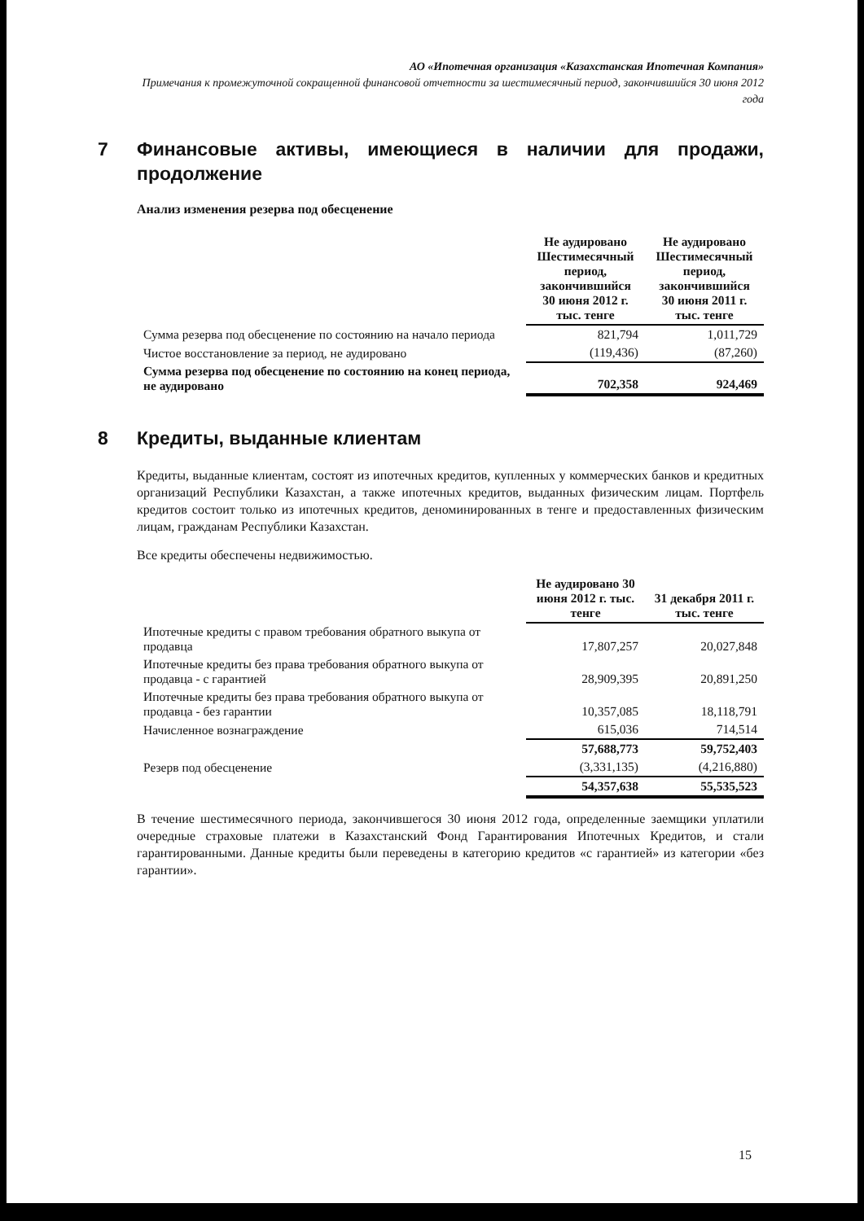АО «Ипотечная организация «Казахстанская Ипотечная Компания»
Примечания к промежуточной сокращенной финансовой отчетности за шестимесячный период, закончившийся 30 июня 2012 года
7 Финансовые активы, имеющиеся в наличии для продажи, продолжение
Анализ изменения резерва под обесценение
| | Не аудировано Шестимесячный период, закончившийся 30 июня 2012 г. тыс. тенге | Не аудировано Шестимесячный период, закончившийся 30 июня 2011 г. тыс. тенге |
| --- | --- | --- |
| Сумма резерва под обесценение по состоянию на начало периода | 821,794 | 1,011,729 |
| Чистое восстановление за период, не аудировано | (119,436) | (87,260) |
| Сумма резерва под обесценение по состоянию на конец периода, не аудировано | 702,358 | 924,469 |
8 Кредиты, выданные клиентам
Кредиты, выданные клиентам, состоят из ипотечных кредитов, купленных у коммерческих банков и кредитных организаций Республики Казахстан, а также ипотечных кредитов, выданных физическим лицам. Портфель кредитов состоит только из ипотечных кредитов, деноминированных в тенге и предоставленных физическим лицам, гражданам Республики Казахстан.
Все кредиты обеспечены недвижимостью.
| | Не аудировано 30 июня 2012 г. тыс. тенге | 31 декабря 2011 г. тыс. тенге |
| --- | --- | --- |
| Ипотечные кредиты с правом требования обратного выкупа от продавца | 17,807,257 | 20,027,848 |
| Ипотечные кредиты без права требования обратного выкупа от продавца - с гарантией | 28,909,395 | 20,891,250 |
| Ипотечные кредиты без права требования обратного выкупа от продавца - без гарантии | 10,357,085 | 18,118,791 |
| Начисленное вознаграждение | 615,036 | 714,514 |
| | 57,688,773 | 59,752,403 |
| Резерв под обесценение | (3,331,135) | (4,216,880) |
| | 54,357,638 | 55,535,523 |
В течение шестимесячного периода, закончившегося 30 июня 2012 года, определенные заемщики уплатили очередные страховые платежи в Казахстанский Фонд Гарантирования Ипотечных Кредитов, и стали гарантированными. Данные кредиты были переведены в категорию кредитов «с гарантией» из категории «без гарантии».
15